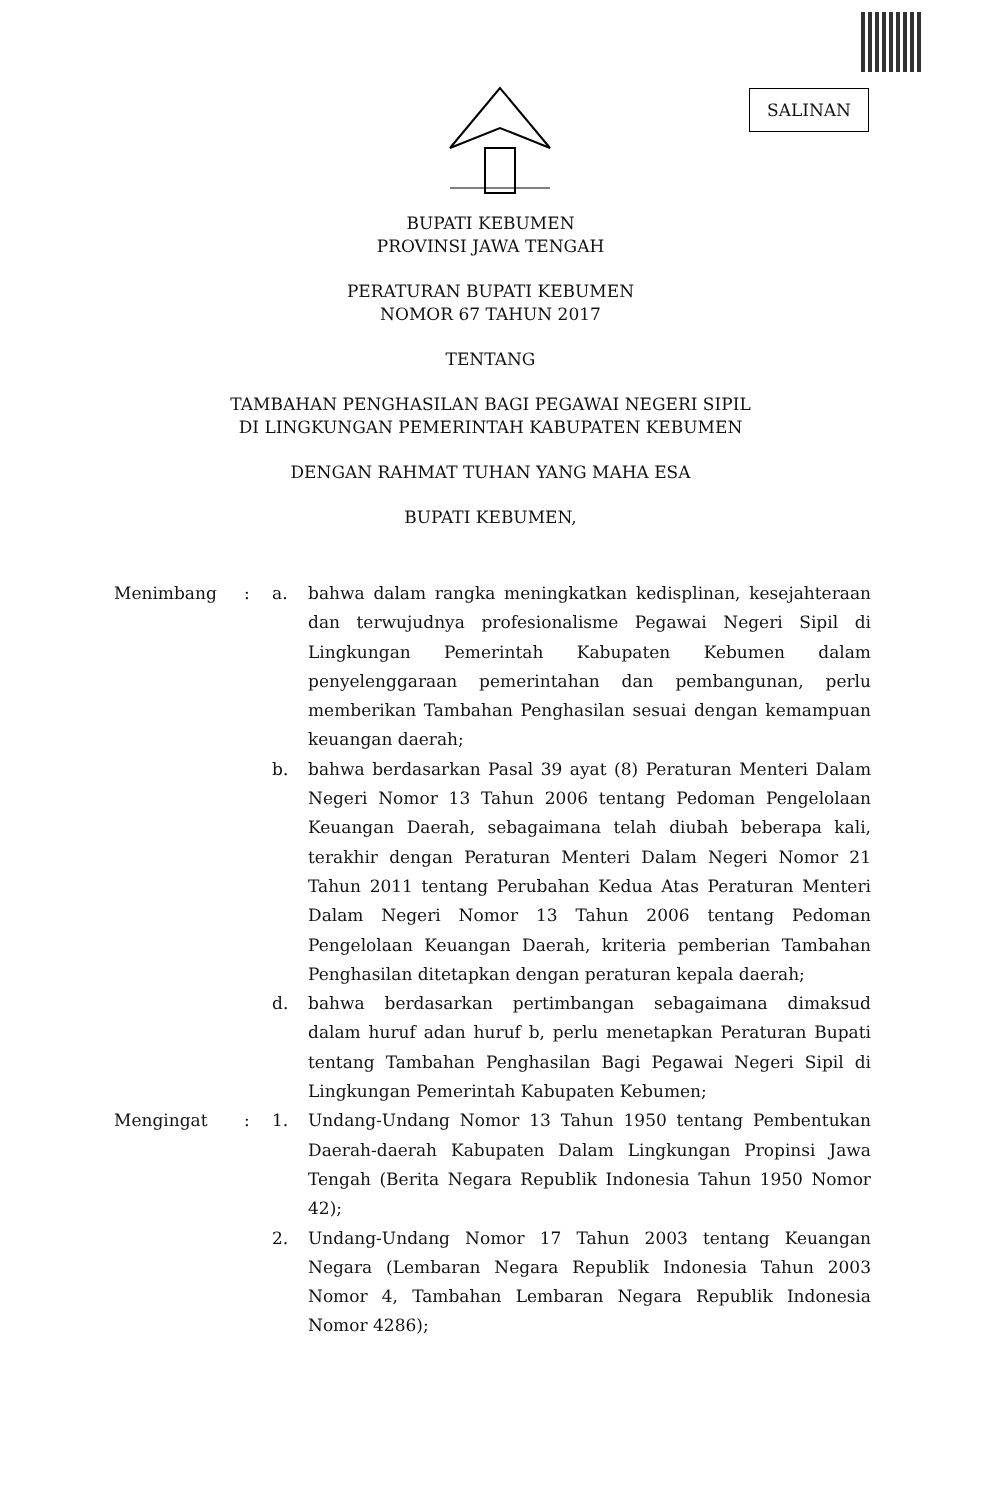SALINAN
BUPATI KEBUMEN
PROVINSI JAWA TENGAH
PERATURAN BUPATI KEBUMEN
NOMOR 67 TAHUN 2017
TENTANG
TAMBAHAN PENGHASILAN BAGI PEGAWAI NEGERI SIPIL
DI LINGKUNGAN PEMERINTAH KABUPATEN KEBUMEN
DENGAN RAHMAT TUHAN YANG MAHA ESA
BUPATI KEBUMEN,
Menimbang : a. bahwa dalam rangka meningkatkan kedisplinan, kesejahteraan dan terwujudnya profesionalisme Pegawai Negeri Sipil di Lingkungan Pemerintah Kabupaten Kebumen dalam penyelenggaraan pemerintahan dan pembangunan, perlu memberikan Tambahan Penghasilan sesuai dengan kemampuan keuangan daerah;
b. bahwa berdasarkan Pasal 39 ayat (8) Peraturan Menteri Dalam Negeri Nomor 13 Tahun 2006 tentang Pedoman Pengelolaan Keuangan Daerah, sebagaimana telah diubah beberapa kali, terakhir dengan Peraturan Menteri Dalam Negeri Nomor 21 Tahun 2011 tentang Perubahan Kedua Atas Peraturan Menteri Dalam Negeri Nomor 13 Tahun 2006 tentang Pedoman Pengelolaan Keuangan Daerah, kriteria pemberian Tambahan Penghasilan ditetapkan dengan peraturan kepala daerah;
d. bahwa berdasarkan pertimbangan sebagaimana dimaksud dalam huruf adan huruf b, perlu menetapkan Peraturan Bupati tentang Tambahan Penghasilan Bagi Pegawai Negeri Sipil di Lingkungan Pemerintah Kabupaten Kebumen;
Mengingat : 1. Undang-Undang Nomor 13 Tahun 1950 tentang Pembentukan Daerah-daerah Kabupaten Dalam Lingkungan Propinsi Jawa Tengah (Berita Negara Republik Indonesia Tahun 1950 Nomor 42);
2. Undang-Undang Nomor 17 Tahun 2003 tentang Keuangan Negara (Lembaran Negara Republik Indonesia Tahun 2003 Nomor 4, Tambahan Lembaran Negara Republik Indonesia Nomor 4286);